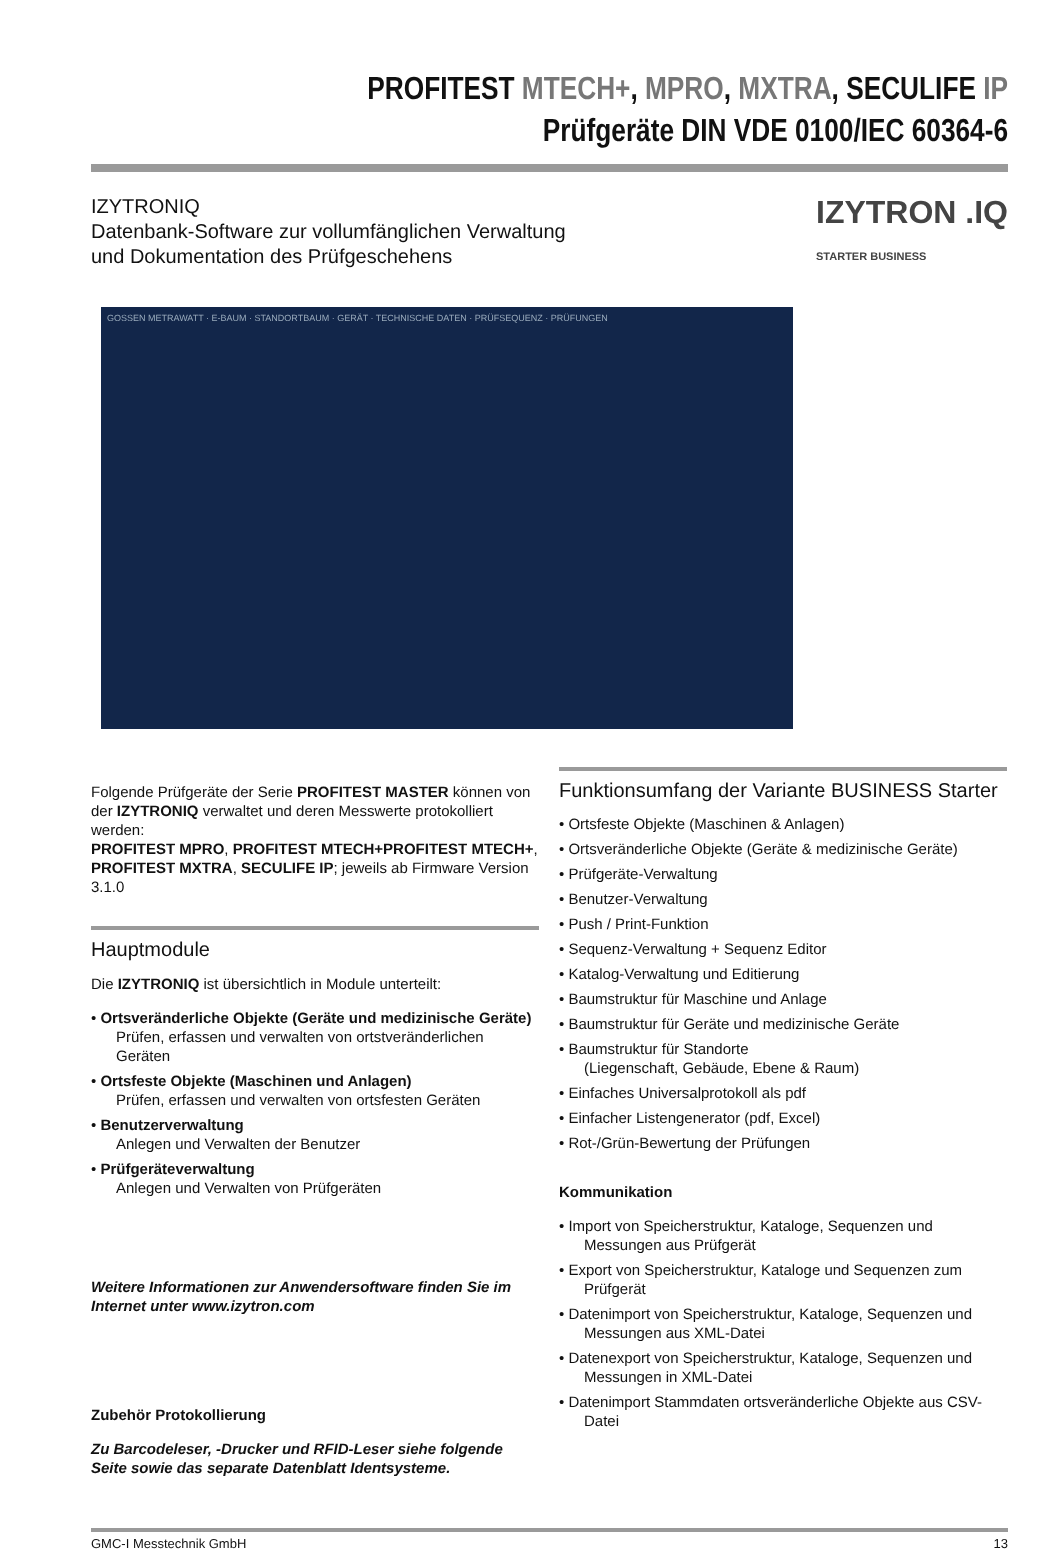PROFITEST MTECH+, MPRO, MXTRA, SECULIFE IP
Prüfgeräte DIN VDE 0100/IEC 60364-6
IZYTRONIQ
Datenbank-Software zur vollumfänglichen Verwaltung
und Dokumentation des Prüfgeschehens
IZYTRON .IQ
STARTER BUSINESS
GOSSEN METRAWATT · E-BAUM · STANDORTBAUM · GERÄT · TECHNISCHE DATEN · PRÜFSEQUENZ · PRÜFUNGEN
Folgende Prüfgeräte der Serie PROFITEST MASTER können von der IZYTRONIQ verwaltet und deren Messwerte protokolliert werden:
PROFITEST MPRO, PROFITEST MTECH+PROFITEST MTECH+, PROFITEST MXTRA, SECULIFE IP; jeweils ab Firmware Version 3.1.0
Hauptmodule
Die IZYTRONIQ ist übersichtlich in Module unterteilt:
• Ortsveränderliche Objekte (Geräte und medizinische Geräte)
Prüfen, erfassen und verwalten von ortstveränderlichen Geräten
• Ortsfeste Objekte (Maschinen und Anlagen)
Prüfen, erfassen und verwalten von ortsfesten Geräten
• Benutzerverwaltung
Anlegen und Verwalten der Benutzer
• Prüfgeräteverwaltung
Anlegen und Verwalten von Prüfgeräten
Weitere Informationen zur Anwendersoftware finden Sie im Internet unter www.izytron.com
Zubehör Protokollierung
Zu Barcodeleser, -Drucker und RFID-Leser siehe folgende Seite sowie das separate Datenblatt Identsysteme.
Funktionsumfang der Variante BUSINESS Starter
• Ortsfeste Objekte (Maschinen & Anlagen)
• Ortsveränderliche Objekte (Geräte & medizinische Geräte)
• Prüfgeräte-Verwaltung
• Benutzer-Verwaltung
• Push / Print-Funktion
• Sequenz-Verwaltung + Sequenz Editor
• Katalog-Verwaltung und Editierung
• Baumstruktur für Maschine und Anlage
• Baumstruktur für Geräte und medizinische Geräte
• Baumstruktur für Standorte
(Liegenschaft, Gebäude, Ebene & Raum)
• Einfaches Universalprotokoll als pdf
• Einfacher Listengenerator (pdf, Excel)
• Rot-/Grün-Bewertung der Prüfungen
Kommunikation
• Import von Speicherstruktur, Kataloge, Sequenzen und Messungen aus Prüfgerät
• Export von Speicherstruktur, Kataloge und Sequenzen zum Prüfgerät
• Datenimport von Speicherstruktur, Kataloge, Sequenzen und Messungen aus XML-Datei
• Datenexport von Speicherstruktur, Kataloge, Sequenzen und Messungen in XML-Datei
• Datenimport Stammdaten ortsveränderliche Objekte aus CSV-Datei
GMC-I Messtechnik GmbH 13